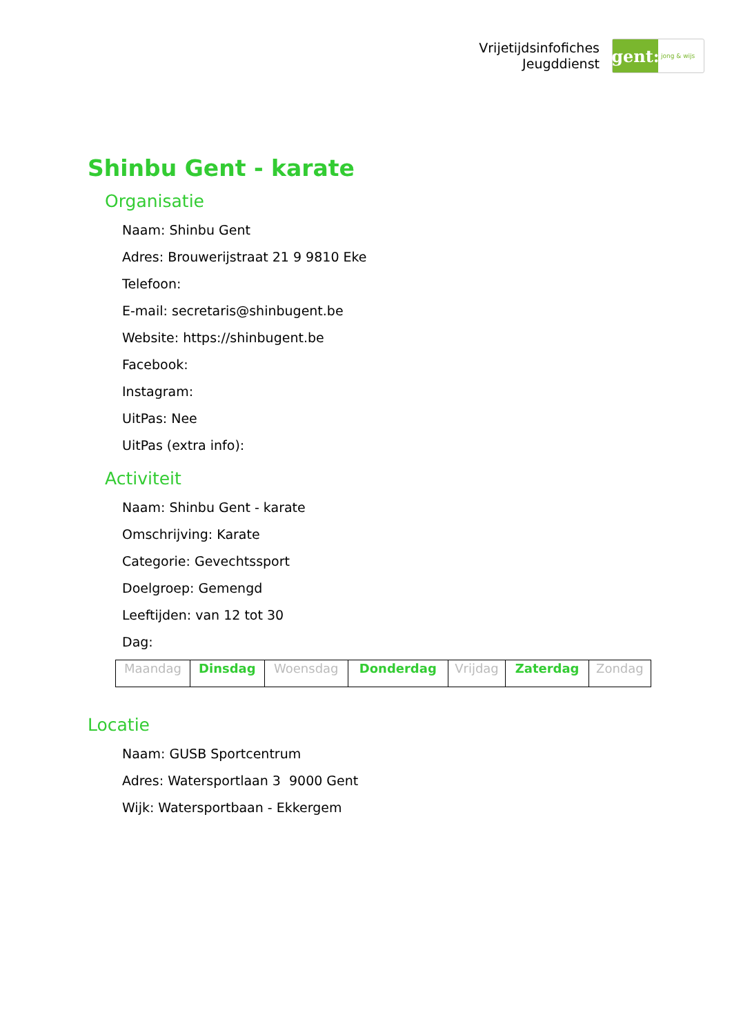Vrijetijdsinfofiches
Jeugddienst
gent:
jong & wijs
Shinbu Gent - karate
Organisatie
Naam: Shinbu Gent
Adres: Brouwerijstraat 21 9 9810 Eke
Telefoon:
E-mail: secretaris@shinbugent.be
Website: https://shinbugent.be
Facebook:
Instagram:
UitPas: Nee
UitPas (extra info):
Activiteit
Naam: Shinbu Gent - karate
Omschrijving: Karate
Categorie: Gevechtssport
Doelgroep: Gemengd
Leeftijden: van 12 tot 30
Dag:
| Maandag | Dinsdag | Woensdag | Donderdag | Vrijdag | Zaterdag | Zondag |
Locatie
Naam: GUSB Sportcentrum
Adres: Watersportlaan 3 9000 Gent
Wijk: Watersportbaan - Ekkergem